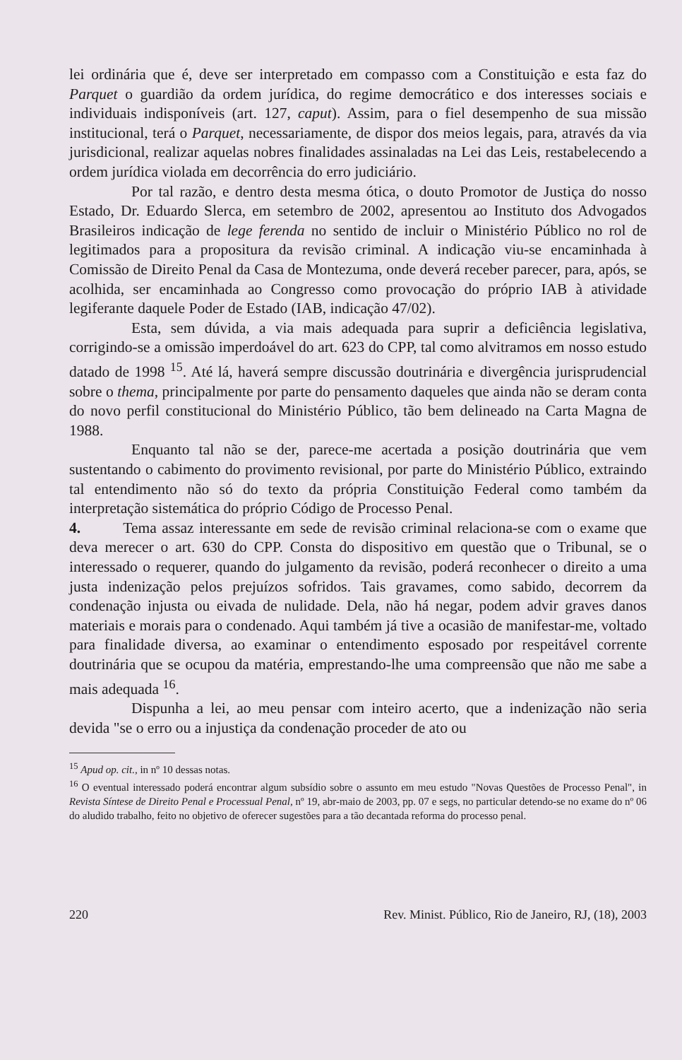lei ordinária que é, deve ser interpretado em compasso com a Constituição e esta faz do Parquet o guardião da ordem jurídica, do regime democrático e dos interesses sociais e individuais indisponíveis (art. 127, caput). Assim, para o fiel desempenho de sua missão institucional, terá o Parquet, necessariamente, de dispor dos meios legais, para, através da via jurisdicional, realizar aquelas nobres finalidades assinaladas na Lei das Leis, restabelecendo a ordem jurídica violada em decorrência do erro judiciário.
Por tal razão, e dentro desta mesma ótica, o douto Promotor de Justiça do nosso Estado, Dr. Eduardo Slerca, em setembro de 2002, apresentou ao Instituto dos Advogados Brasileiros indicação de lege ferenda no sentido de incluir o Ministério Público no rol de legitimados para a propositura da revisão criminal. A indicação viu-se encaminhada à Comissão de Direito Penal da Casa de Montezuma, onde deverá receber parecer, para, após, se acolhida, ser encaminhada ao Congresso como provocação do próprio IAB à atividade legiferante daquele Poder de Estado (IAB, indicação 47/02).
Esta, sem dúvida, a via mais adequada para suprir a deficiência legislativa, corrigindo-se a omissão imperdoável do art. 623 do CPP, tal como alvitramos em nosso estudo datado de 1998 <sup>15</sup>. Até lá, haverá sempre discussão doutrinária e divergência jurisprudencial sobre o thema, principalmente por parte do pensamento daqueles que ainda não se deram conta do novo perfil constitucional do Ministério Público, tão bem delineado na Carta Magna de 1988.
Enquanto tal não se der, parece-me acertada a posição doutrinária que vem sustentando o cabimento do provimento revisional, por parte do Ministério Público, extraindo tal entendimento não só do texto da própria Constituição Federal como também da interpretação sistemática do próprio Código de Processo Penal.
4. Tema assaz interessante em sede de revisão criminal relaciona-se com o exame que deva merecer o art. 630 do CPP. Consta do dispositivo em questão que o Tribunal, se o interessado o requerer, quando do julgamento da revisão, poderá reconhecer o direito a uma justa indenização pelos prejuízos sofridos. Tais gravames, como sabido, decorrem da condenação injusta ou eivada de nulidade. Dela, não há negar, podem advir graves danos materiais e morais para o condenado. Aqui também já tive a ocasião de manifestar-me, voltado para finalidade diversa, ao examinar o entendimento esposado por respeitável corrente doutrinária que se ocupou da matéria, emprestando-lhe uma compreensão que não me sabe a mais adequada <sup>16</sup>.
Dispunha a lei, ao meu pensar com inteiro acerto, que a indenização não seria devida "se o erro ou a injustiça da condenação proceder de ato ou
<sup>15</sup> Apud op. cit., in nº 10 dessas notas.
<sup>16</sup> O eventual interessado poderá encontrar algum subsídio sobre o assunto em meu estudo "Novas Questões de Processo Penal", in Revista Síntese de Direito Penal e Processual Penal, nº 19, abr-maio de 2003, pp. 07 e segs, no particular detendo-se no exame do nº 06 do aludido trabalho, feito no objetivo de oferecer sugestões para a tão decantada reforma do processo penal.
220 Rev. Minist. Público, Rio de Janeiro, RJ, (18), 2003